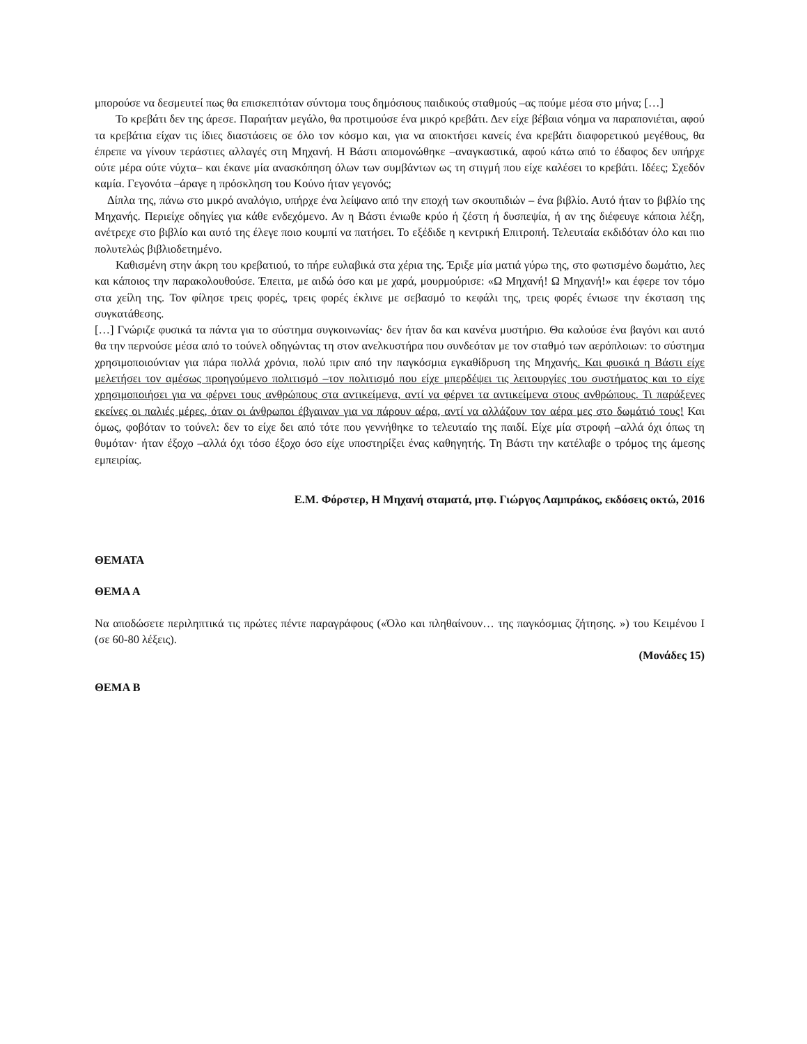μπορούσε να δεσμευτεί πως θα επισκεπτόταν σύντομα τους δημόσιους παιδικούς σταθμούς –ας πούμε μέσα στο μήνα; […]
Το κρεβάτι δεν της άρεσε. Παραήταν μεγάλο, θα προτιμούσε ένα μικρό κρεβάτι. Δεν είχε βέβαια νόημα να παραπονιέται, αφού τα κρεβάτια είχαν τις ίδιες διαστάσεις σε όλο τον κόσμο και, για να αποκτήσει κανείς ένα κρεβάτι διαφορετικού μεγέθους, θα έπρεπε να γίνουν τεράστιες αλλαγές στη Μηχανή. Η Βάστι απομονώθηκε –αναγκαστικά, αφού κάτω από το έδαφος δεν υπήρχε ούτε μέρα ούτε νύχτα– και έκανε μία ανασκόπηση όλων των συμβάντων ως τη στιγμή που είχε καλέσει το κρεβάτι. Ιδέες; Σχεδόν καμία. Γεγονότα –άραγε η πρόσκληση του Κούνο ήταν γεγονός;
Δίπλα της, πάνω στο μικρό αναλόγιο, υπήρχε ένα λείψανο από την εποχή των σκουπιδιών – ένα βιβλίο. Αυτό ήταν το βιβλίο της Μηχανής. Περιείχε οδηγίες για κάθε ενδεχόμενο. Αν η Βάστι ένιωθε κρύο ή ζέστη ή δυσπεψία, ή αν της διέφευγε κάποια λέξη, ανέτρεχε στο βιβλίο και αυτό της έλεγε ποιο κουμπί να πατήσει. Το εξέδιδε η κεντρική Επιτροπή. Τελευταία εκδιδόταν όλο και πιο πολυτελώς βιβλιοδετημένο.
Καθισμένη στην άκρη του κρεβατιού, το πήρε ευλαβικά στα χέρια της. Έριξε μία ματιά γύρω της, στο φωτισμένο δωμάτιο, λες και κάποιος την παρακολουθούσε. Έπειτα, με αιδώ όσο και με χαρά, μουρμούρισε: «Ω Μηχανή! Ω Μηχανή!» και έφερε τον τόμο στα χείλη της. Τον φίλησε τρεις φορές, τρεις φορές έκλινε με σεβασμό το κεφάλι της, τρεις φορές ένιωσε την έκσταση της συγκατάθεσης.
[…] Γνώριζε φυσικά τα πάντα για το σύστημα συγκοινωνίας· δεν ήταν δα και κανένα μυστήριο. Θα καλούσε ένα βαγόνι και αυτό θα την περνούσε μέσα από το τούνελ οδηγώντας τη στον ανελκυστήρα που συνδεόταν με τον σταθμό των αερόπλοιων: το σύστημα χρησιμοποιούνταν για πάρα πολλά χρόνια, πολύ πριν από την παγκόσμια εγκαθίδρυση της Μηχανής. Και φυσικά η Βάστι είχε μελετήσει τον αμέσως προηγούμενο πολιτισμό –τον πολιτισμό που είχε μπερδέψει τις λειτουργίες του συστήματος και το είχε χρησιμοποιήσει για να φέρνει τους ανθρώπους στα αντικείμενα, αντί να φέρνει τα αντικείμενα στους ανθρώπους. Τι παράξενες εκείνες οι παλιές μέρες, όταν οι άνθρωποι έβγαιναν για να πάρουν αέρα, αντί να αλλάζουν τον αέρα μες στο δωμάτιό τους! Και όμως, φοβόταν το τούνελ: δεν το είχε δει από τότε που γεννήθηκε το τελευταίο της παιδί. Είχε μία στροφή –αλλά όχι όπως τη θυμόταν· ήταν έξοχο –αλλά όχι τόσο έξοχο όσο είχε υποστηρίξει ένας καθηγητής. Τη Βάστι την κατέλαβε ο τρόμος της άμεσης εμπειρίας.
Ε.Μ. Φόρστερ, Η Μηχανή σταματά, μτφ. Γιώργος Λαμπράκος, εκδόσεις οκτώ, 2016
ΘΕΜΑΤΑ
ΘΕΜΑ Α
Να αποδώσετε περιληπτικά τις πρώτες πέντε παραγράφους («Όλο και πληθαίνουν… της παγκόσμιας ζήτησης. ») του Κειμένου Ι (σε 60-80 λέξεις).
(Μονάδες 15)
ΘΕΜΑ Β